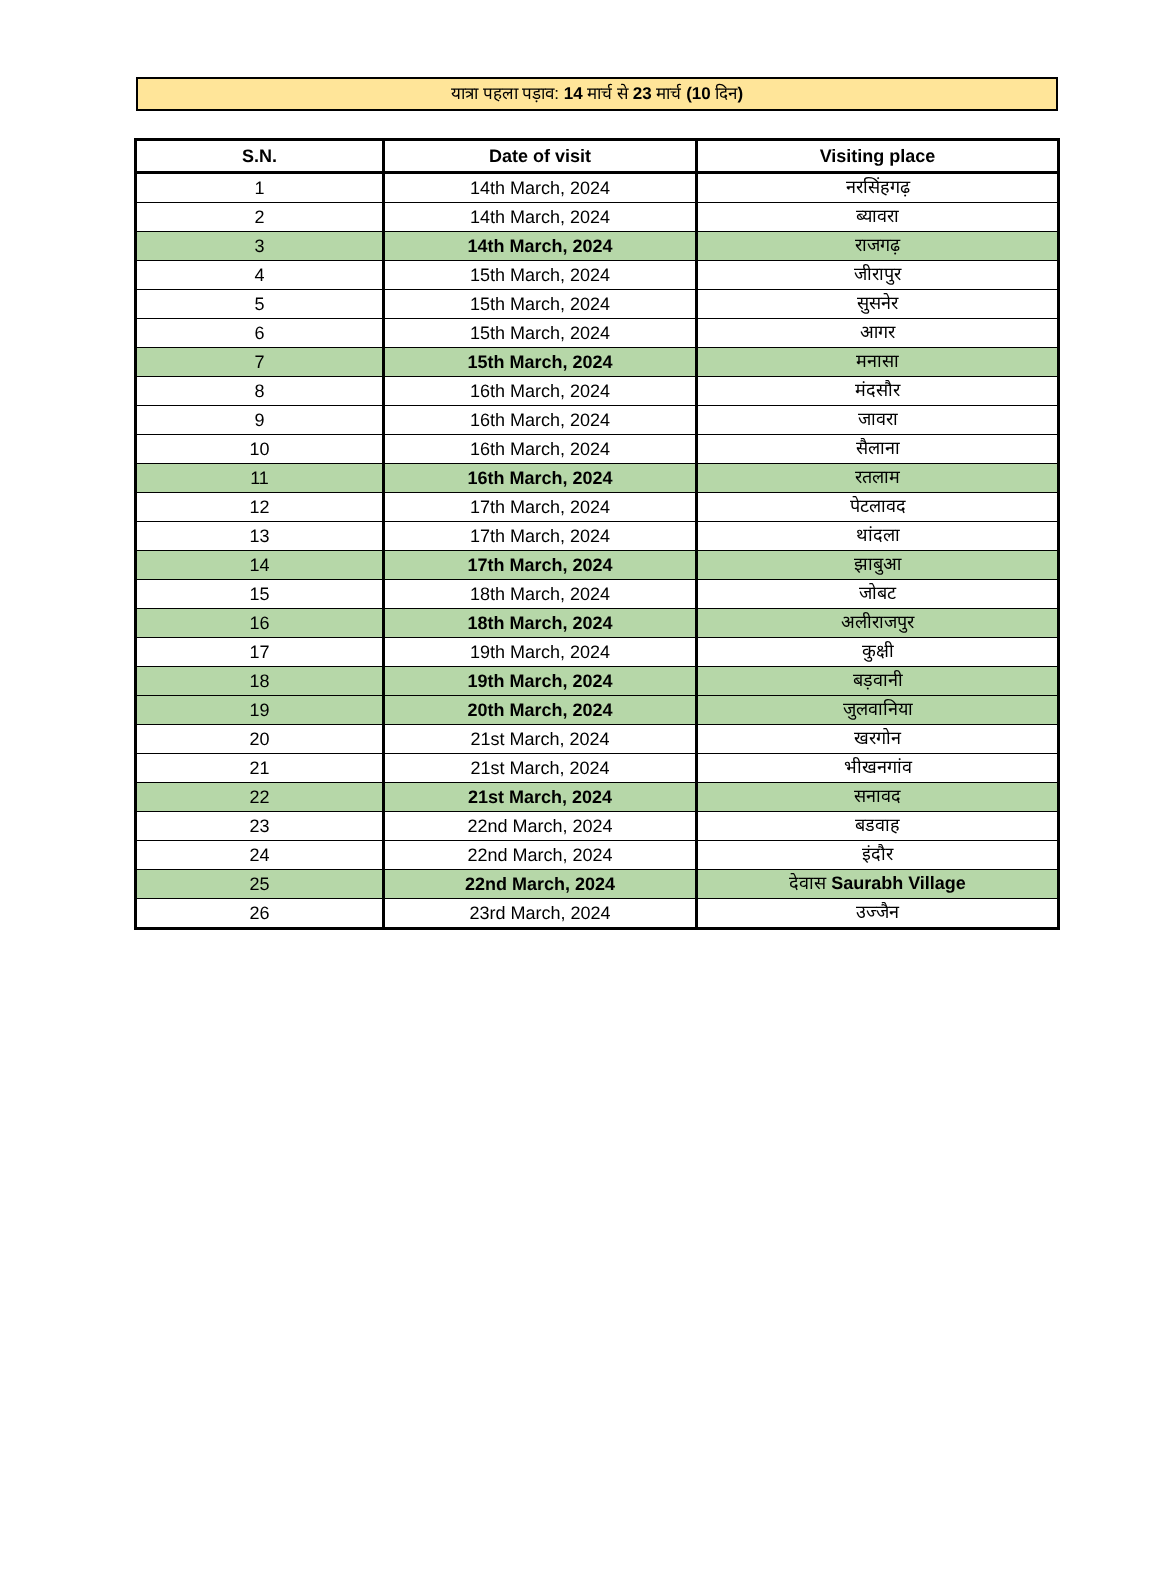यात्रा पहला पड़ाव: 14 मार्च से 23 मार्च (10 दिन)
| S.N. | Date of visit | Visiting place |
| --- | --- | --- |
| 1 | 14th March, 2024 | नरसिंहगढ़ |
| 2 | 14th March, 2024 | ब्यावरा |
| 3 | 14th March, 2024 | राजगढ़ |
| 4 | 15th March, 2024 | जीरापुर |
| 5 | 15th March, 2024 | सुसनेर |
| 6 | 15th March, 2024 | आगर |
| 7 | 15th March, 2024 | मनासा |
| 8 | 16th March, 2024 | मंदसौर |
| 9 | 16th March, 2024 | जावरा |
| 10 | 16th March, 2024 | सैलाना |
| 11 | 16th March, 2024 | रतलाम |
| 12 | 17th March, 2024 | पेटलावद |
| 13 | 17th March, 2024 | थांदला |
| 14 | 17th March, 2024 | झाबुआ |
| 15 | 18th March, 2024 | जोबट |
| 16 | 18th March, 2024 | अलीराजपुर |
| 17 | 19th March, 2024 | कुक्षी |
| 18 | 19th March, 2024 | बड़वानी |
| 19 | 20th March, 2024 | जुलवानिया |
| 20 | 21st March, 2024 | खरगोन |
| 21 | 21st March, 2024 | भीखनगांव |
| 22 | 21st March, 2024 | सनावद |
| 23 | 22nd March, 2024 | बडवाह |
| 24 | 22nd March, 2024 | इंदौर |
| 25 | 22nd March, 2024 | देवास Saurabh Village |
| 26 | 23rd March, 2024 | उज्जैन |